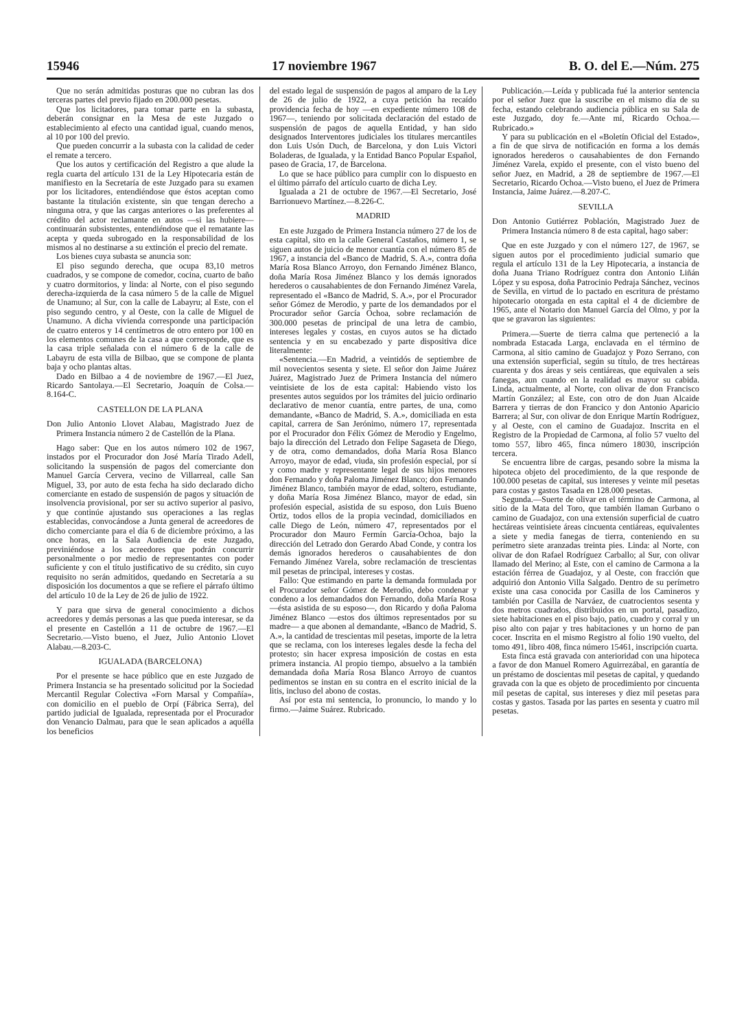15946 17 noviembre 1967 B. O. del E.—Núm. 275
Que no serán admitidas posturas que no cubran las dos terceras partes del previo fijado en 200.000 pesetas.
Que los licitadores, para tomar parte en la subasta, deberán consignar en la Mesa de este Juzgado o establecimiento al efecto una cantidad igual, cuando menos, al 10 por 100 del previo.
Que pueden concurrir a la subasta con la calidad de ceder el remate a tercero.
Que los autos y certificación del Registro a que alude la regla cuarta del artículo 131 de la Ley Hipotecaria están de manifiesto en la Secretaría de este Juzgado para su examen por los licitadores, entendiéndose que éstos aceptan como bastante la titulación existente, sin que tengan derecho a ninguna otra, y que las cargas anteriores o las preferentes al crédito del actor reclamante en autos —si las hubiere— continuarán subsistentes, entendiéndose que el rematante las acepta y queda subrogado en la responsabilidad de los mismos al no destinarse a su extinción el precio del remate.
Los bienes cuya subasta se anuncia son:
El piso segundo derecha, que ocupa 83,10 metros cuadrados, y se compone de comedor, cocina, cuarto de baño y cuatro dormitorios, y linda: al Norte, con el piso segundo derecha-izquierda de la casa número 5 de la calle de Miguel de Unamuno; al Sur, con la calle de Labayru; al Este, con el piso segundo centro, y al Oeste, con la calle de Miguel de Unamuno. A dicha vivienda corresponde una participación de cuatro enteros y 14 centímetros de otro entero por 100 en los elementos comunes de la casa a que corresponde, que es la casa triple señalada con el número 6 de la calle de Labayru de esta villa de Bilbao, que se compone de planta baja y ocho plantas altas.
Dado en Bilbao a 4 de noviembre de 1967.—El Juez, Ricardo Santolaya.—El Secretario, Joaquín de Colsa.—8.164-C.
CASTELLON DE LA PLANA
Don Julio Antonio Llovet Alabau, Magistrado Juez de Primera Instancia número 2 de Castellón de la Plana.
Hago saber: Que en los autos número 102 de 1967, instados por el Procurador don José María Tirado Adell, solicitando la suspensión de pagos del comerciante don Manuel García Cervera, vecino de Villarreal, calle San Miguel, 33, por auto de esta fecha ha sido declarado dicho comerciante en estado de suspensión de pagos y situación de insolvencia provisional, por ser su activo superior al pasivo, y que continúe ajustando sus operaciones a las reglas establecidas, convocándose a Junta general de acreedores de dicho comerciante para el día 6 de diciembre próximo, a las once horas, en la Sala Audiencia de este Juzgado, previniéndose a los acreedores que podrán concurrir personalmente o por medio de representantes con poder suficiente y con el título justificativo de su crédito, sin cuyo requisito no serán admitidos, quedando en Secretaría a su disposición los documentos a que se refiere el párrafo último del artículo 10 de la Ley de 26 de julio de 1922.
Y para que sirva de general conocimiento a dichos acreedores y demás personas a las que pueda interesar, se da el presente en Castellón a 11 de octubre de 1967.—El Secretario.—Visto bueno, el Juez, Julio Antonio Llovet Alabau.—8.203-C.
IGUALADA (BARCELONA)
Por el presente se hace público que en este Juzgado de Primera Instancia se ha presentado solicitud por la Sociedad Mercantil Regular Colectiva «Forn Marsal y Compañía», con domicilio en el pueblo de Orpí (Fábrica Serra), del partido judicial de Igualada, representada por el Procurador don Venancio Dalmau, para que le sean aplicados a aquélla los beneficios
del estado legal de suspensión de pagos al amparo de la Ley de 26 de julio de 1922, a cuya petición ha recaído providencia fecha de hoy —en expediente número 108 de 1967—, teniendo por solicitada declaración del estado de suspensión de pagos de aquella Entidad, y han sido designados Interventores judiciales los titulares mercantiles don Luis Usón Duch, de Barcelona, y don Luis Victori Boladeras, de Igualada, y la Entidad Banco Popular Español, paseo de Gracia, 17, de Barcelona.
Lo que se hace público para cumplir con lo dispuesto en el último párrafo del artículo cuarto de dicha Ley.
Igualada a 21 de octubre de 1967.—El Secretario, José Barrionuevo Martínez.—8.226-C.
MADRID
En este Juzgado de Primera Instancia número 27 de los de esta capital, sito en la calle General Castaños, número 1, se siguen autos de juicio de menor cuantía con el número 85 de 1967, a instancia del «Banco de Madrid, S. A.», contra doña María Rosa Blanco Arroyo, don Fernando Jiménez Blanco, doña María Rosa Jiménez Blanco y los demás ignorados herederos o causahabientes de don Fernando Jiménez Varela, representado el «Banco de Madrid, S. A.», por el Procurador señor Gómez de Merodio, y parte de los demandados por el Procurador señor García Ochoa, sobre reclamación de 300.000 pesetas de principal de una letra de cambio, intereses legales y costas, en cuyos autos se ha dictado sentencia y en su encabezado y parte dispositiva dice literalmente:
«Sentencia.—En Madrid, a veintidós de septiembre de mil novecientos sesenta y siete. El señor don Jaime Juárez Juárez, Magistrado Juez de Primera Instancia del número veintisiete de los de esta capital: Habiendo visto los presentes autos seguidos por los trámites del juicio ordinario declarativo de menor cuantía, entre partes, de una, como demandante, «Banco de Madrid, S. A.», domiciliada en esta capital, carrera de San Jerónimo, número 17, representada por el Procurador don Félix Gómez de Merodio y Engelmo, bajo la dirección del Letrado don Felipe Sagaseta de Diego, y de otra, como demandados, doña María Rosa Blanco Arroyo, mayor de edad, viuda, sin profesión especial, por sí y como madre y representante legal de sus hijos menores don Fernando y doña Paloma Jiménez Blanco; don Fernando Jiménez Blanco, también mayor de edad, soltero, estudiante, y doña María Rosa Jiménez Blanco, mayor de edad, sin profesión especial, asistida de su esposo, don Luis Bueno Ortiz, todos ellos de la propia vecindad, domiciliados en calle Diego de León, número 47, representados por el Procurador don Mauro Fermín García-Ochoa, bajo la dirección del Letrado don Gerardo Abad Conde, y contra los demás ignorados herederos o causahabientes de don Fernando Jiménez Varela, sobre reclamación de trescientas mil pesetas de principal, intereses y costas.
Fallo: Que estimando en parte la demanda formulada por el Procurador señor Gómez de Merodio, debo condenar y condeno a los demandados don Fernando, doña María Rosa —ésta asistida de su esposo—, don Ricardo y doña Paloma Jiménez Blanco —estos dos últimos representados por su madre— a que abonen al demandante, «Banco de Madrid, S. A.», la cantidad de trescientas mil pesetas, importe de la letra que se reclama, con los intereses legales desde la fecha del protesto; sin hacer expresa imposición de costas en esta primera instancia. Al propio tiempo, absuelvo a la también demandada doña María Rosa Blanco Arroyo de cuantos pedimentos se instan en su contra en el escrito inicial de la litis, incluso del abono de costas.
Así por esta mi sentencia, lo pronuncio, lo mando y lo firmo.—Jaime Suárez. Rubricado.
Publicación.—Leída y publicada fué la anterior sentencia por el señor Juez que la suscribe en el mismo día de su fecha, estando celebrando audiencia pública en su Sala de este Juzgado, doy fe.—Ante mí, Ricardo Ochoa.—Rubricado.»
Y para su publicación en el «Boletín Oficial del Estado», a fin de que sirva de notificación en forma a los demás ignorados herederos o causahabientes de don Fernando Jiménez Varela, expido el presente, con el visto bueno del señor Juez, en Madrid, a 28 de septiembre de 1967.—El Secretario, Ricardo Ochoa.—Visto bueno, el Juez de Primera Instancia, Jaime Juárez.—8.207-C.
SEVILLA
Don Antonio Gutiérrez Población, Magistrado Juez de Primera Instancia número 8 de esta capital, hago saber:
Que en este Juzgado y con el número 127, de 1967, se siguen autos por el procedimiento judicial sumario que regula el artículo 131 de la Ley Hipotecaria, a instancia de doña Juana Triano Rodríguez contra don Antonio Liñán López y su esposa, doña Patrocinio Pedraja Sánchez, vecinos de Sevilla, en virtud de lo pactado en escritura de préstamo hipotecario otorgada en esta capital el 4 de diciembre de 1965, ante el Notario don Manuel García del Olmo, y por la que se gravaron las siguientes:
Primera.—Suerte de tierra calma que perteneció a la nombrada Estacada Larga, enclavada en el término de Carmona, al sitio camino de Guadajoz y Pozo Serrano, con una extensión superficial, según su título, de tres hectáreas cuarenta y dos áreas y seis centiáreas, que equivalen a seis fanegas, aun cuando en la realidad es mayor su cabida. Linda, actualmente, al Norte, con olivar de don Francisco Martín González; al Este, con otro de don Juan Alcaide Barrera y tierras de don Francico y don Antonio Aparicio Barrera; al Sur, con olivar de don Enrique Martín Rodríguez, y al Oeste, con el camino de Guadajoz. Inscrita en el Registro de la Propiedad de Carmona, al folio 57 vuelto del tomo 557, libro 465, finca número 18030, inscripción tercera.
Se encuentra libre de cargas, pesando sobre la misma la hipoteca objeto del procedimiento, de la que responde de 100.000 pesetas de capital, sus intereses y veinte mil pesetas para costas y gastos Tasada en 128.000 pesetas.
Segunda.—Suerte de olivar en el término de Carmona, al sitio de la Mata del Toro, que también llaman Gurbano o camino de Guadajoz, con una extensión superficial de cuatro hectáreas veintisiete áreas cincuenta centiáreas, equivalentes a siete y media fanegas de tierra, conteniendo en su perímetro siete aranzadas treinta pies. Linda: al Norte, con olivar de don Rafael Rodríguez Carballo; al Sur, con olivar llamado del Merino; al Este, con el camino de Carmona a la estación férrea de Guadajoz, y al Oeste, con fracción que adquirió don Antonio Villa Salgado. Dentro de su perímetro existe una casa conocida por Casilla de los Camineros y también por Casilla de Narváez, de cuatrocientos sesenta y dos metros cuadrados, distribuidos en un portal, pasadizo, siete habitaciones en el piso bajo, patio, cuadro y corral y un piso alto con pajar y tres habitaciones y un horno de pan cocer. Inscrita en el mismo Registro al folio 190 vuelto, del tomo 491, libro 408, finca número 15461, inscripción cuarta.
Esta finca está gravada con anterioridad con una hipoteca a favor de don Manuel Romero Aguirrezábal, en garantía de un préstamo de doscientas mil pesetas de capital, y quedando gravada con la que es objeto de procedimiento por cincuenta mil pesetas de capital, sus intereses y diez mil pesetas para costas y gastos. Tasada por las partes en sesenta y cuatro mil pesetas.